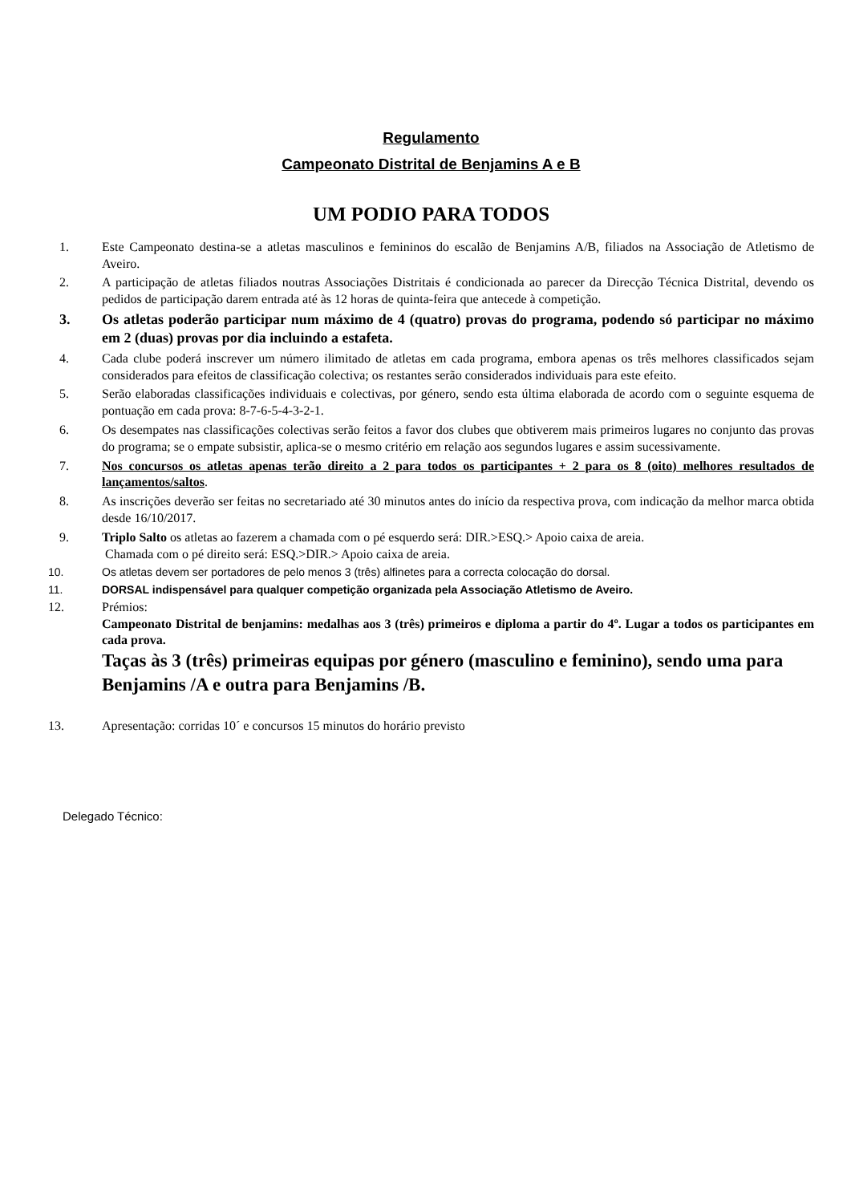Regulamento
Campeonato Distrital de Benjamins A e B
UM PODIO PARA TODOS
1. Este Campeonato destina-se a atletas masculinos e femininos do escalão de Benjamins A/B, filiados na Associação de Atletismo de Aveiro.
2. A participação de atletas filiados noutras Associações Distritais é condicionada ao parecer da Direcção Técnica Distrital, devendo os pedidos de participação darem entrada até às 12 horas de quinta-feira que antecede à competição.
3. Os atletas poderão participar num máximo de 4 (quatro) provas do programa, podendo só participar no máximo em 2 (duas) provas por dia incluindo a estafeta.
4. Cada clube poderá inscrever um número ilimitado de atletas em cada programa, embora apenas os três melhores classificados sejam considerados para efeitos de classificação colectiva; os restantes serão considerados individuais para este efeito.
5. Serão elaboradas classificações individuais e colectivas, por género, sendo esta última elaborada de acordo com o seguinte esquema de pontuação em cada prova: 8-7-6-5-4-3-2-1.
6. Os desempates nas classificações colectivas serão feitos a favor dos clubes que obtiverem mais primeiros lugares no conjunto das provas do programa; se o empate subsistir, aplica-se o mesmo critério em relação aos segundos lugares e assim sucessivamente.
7. Nos concursos os atletas apenas terão direito a 2 para todos os participantes + 2 para os 8 (oito) melhores resultados de lançamentos/saltos.
8. As inscrições deverão ser feitas no secretariado até 30 minutos antes do início da respectiva prova, com indicação da melhor marca obtida desde 16/10/2017.
9. Triplo Salto os atletas ao fazerem a chamada com o pé esquerdo será: DIR.>ESQ.> Apoio caixa de areia.
Chamada com o pé direito será: ESQ.>DIR.> Apoio caixa de areia.
10. Os atletas devem ser portadores de pelo menos 3 (três) alfinetes para a correcta colocação do dorsal.
11. DORSAL indispensável para qualquer competição organizada pela Associação Atletismo de Aveiro.
12. Prémios:
Campeonato Distrital de benjamins: medalhas aos 3 (três) primeiros e diploma a partir do 4º. Lugar a todos os participantes em cada prova.
Taças às 3 (três) primeiras equipas por género (masculino e feminino), sendo uma para Benjamins /A e outra para Benjamins /B.
13. Apresentação: corridas 10´ e concursos 15 minutos do horário previsto
Delegado Técnico: